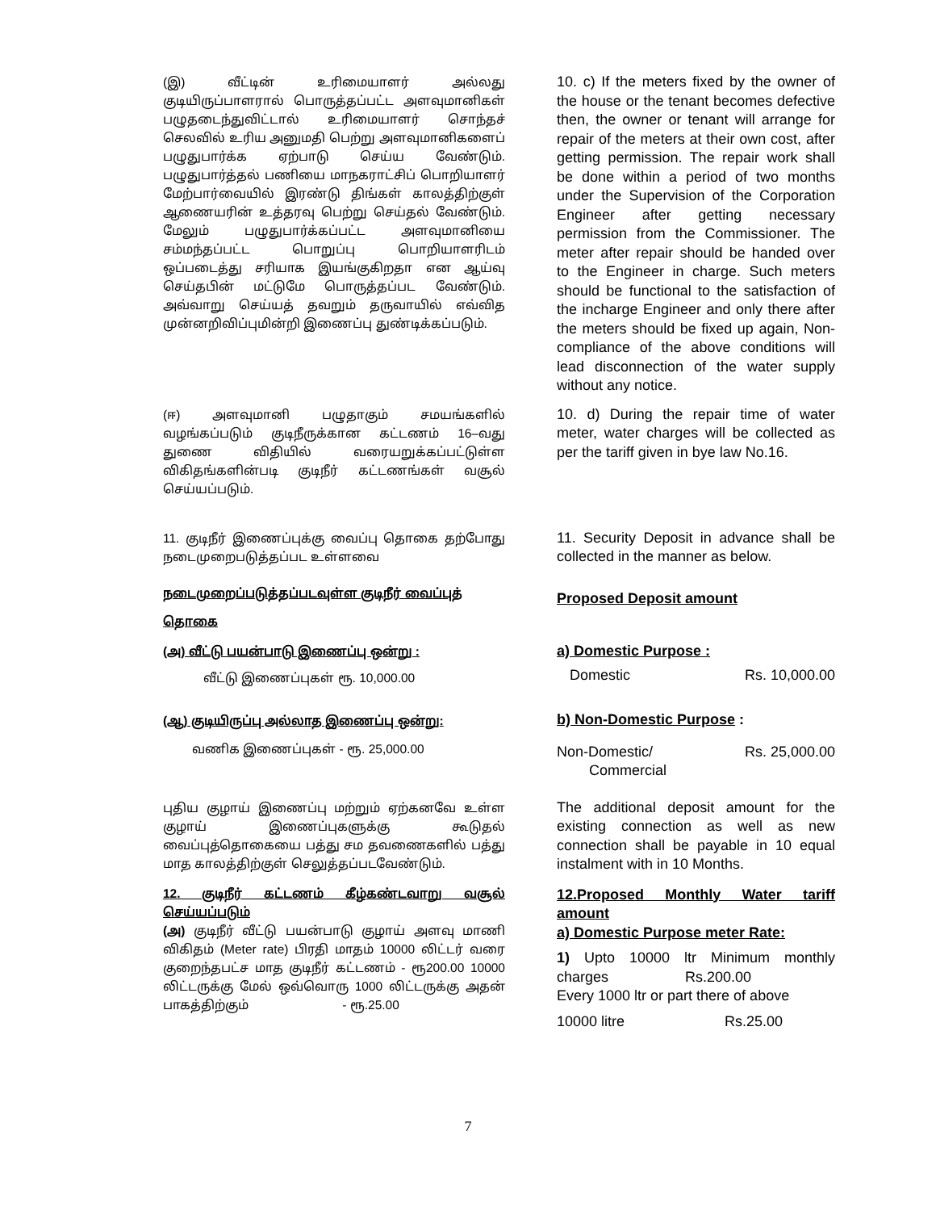(இ) வீட்டின் உரிமையாளர் அல்லது குடியிருப்பாளரால் பொருத்தப்பட்ட அளவுமானிகள் பழுதடைந்துவிட்டால் உரிமையாளர் சொந்தச் செலவில் உரிய அனுமதி பெற்று அளவுமானிகளைப் பழுதுபார்க்க ஏற்பாடு செய்ய வேண்டும். பழுதுபார்த்தல் பணியை மாநகராட்சிப் பொறியாளர் மேற்பார்வையில் இரண்டு திங்கள் காலத்திற்குள் ஆணையரின் உத்தரவு பெற்று செய்தல் வேண்டும். மேலும் பழுதுபார்க்கப்பட்ட அளவுமானியை சம்மந்தப்பட்ட பொறுப்பு பொறியாளரிடம் ஒப்படைத்து சரியாக இயங்குகிறதா என ஆய்வு செய்தபின் மட்டுமே பொருத்தப்பட வேண்டும். அவ்வாறு செய்யத் தவறும் தருவாயில் எவ்வித முன்னறிவிப்புமின்றி இணைப்பு துண்டிக்கப்படும்.
10. c) If the meters fixed by the owner of the house or the tenant becomes defective then, the owner or tenant will arrange for repair of the meters at their own cost, after getting permission. The repair work shall be done within a period of two months under the Supervision of the Corporation Engineer after getting necessary permission from the Commissioner. The meter after repair should be handed over to the Engineer in charge. Such meters should be functional to the satisfaction of the incharge Engineer and only there after the meters should be fixed up again, Non-compliance of the above conditions will lead disconnection of the water supply without any notice.
(ஈ) அளவுமானி பழுதாகும் சமயங்களில் வழங்கப்படும் குடிநீருக்கான கட்டணம் 16–வது துணை விதியில் வரையறுக்கப்பட்டுள்ள விகிதங்களின்படி குடிநீர் கட்டணங்கள் வசூல் செய்யப்படும்.
10. d) During the repair time of water meter, water charges will be collected as per the tariff given in bye law No.16.
11. குடிநீர் இணைப்புக்கு வைப்பு தொகை தற்போது நடைமுறைபடுத்தப்பட உள்ளவை
நடைமுறைப்படுத்தப்படவுள்ள குடிநீர் வைப்புத்
தொகை
(அ) வீட்டு பயன்பாடு இணைப்பு ஒன்று :
வீட்டு இணைப்புகள் ரூ. 10,000.00
(ஆ) குடியிருப்பு அல்லாத இணைப்பு ஒன்று:
வணிக இணைப்புகள் - ரூ. 25,000.00
புதிய குழாய் இணைப்பு மற்றும் ஏற்கனவே உள்ள குழாய் இணைப்புகளுக்கு கூடுதல் வைப்புத்தொகையை பத்து சம தவணைகளில் பத்து மாத காலத்திற்குள் செலுத்தப்படவேண்டும்.
12. குடிநீர் கட்டணம் கீழ்கண்டவாறு வசூல் செய்யப்படும்
(அ) குடிநீர் வீட்டு பயன்பாடு குழாய் அளவு மாணி விகிதம் (Meter rate) பிரதி மாதம் 10000 லிட்டர் வரை குறைந்தபட்ச மாத குடிநீர் கட்டணம் - ரூ200.00 10000 லிட்டருக்கு மேல் ஒவ்வொரு 1000 லிட்டருக்கு அதன் பாகத்திற்கும் - ரூ.25.00
11. Security Deposit in advance shall be collected in the manner as below.
Proposed Deposit amount
a) Domestic Purpose :
Domestic Rs. 10,000.00
b) Non-Domestic Purpose :
Non-Domestic/
Commercial Rs. 25,000.00
The additional deposit amount for the existing connection as well as new connection shall be payable in 10 equal instalment with in 10 Months.
12.Proposed Monthly Water tariff amount
a) Domestic Purpose meter Rate:
1) Upto 10000 ltr Minimum monthly charges Rs.200.00
Every 1000 ltr or part there of above
10000 litre Rs.25.00
7